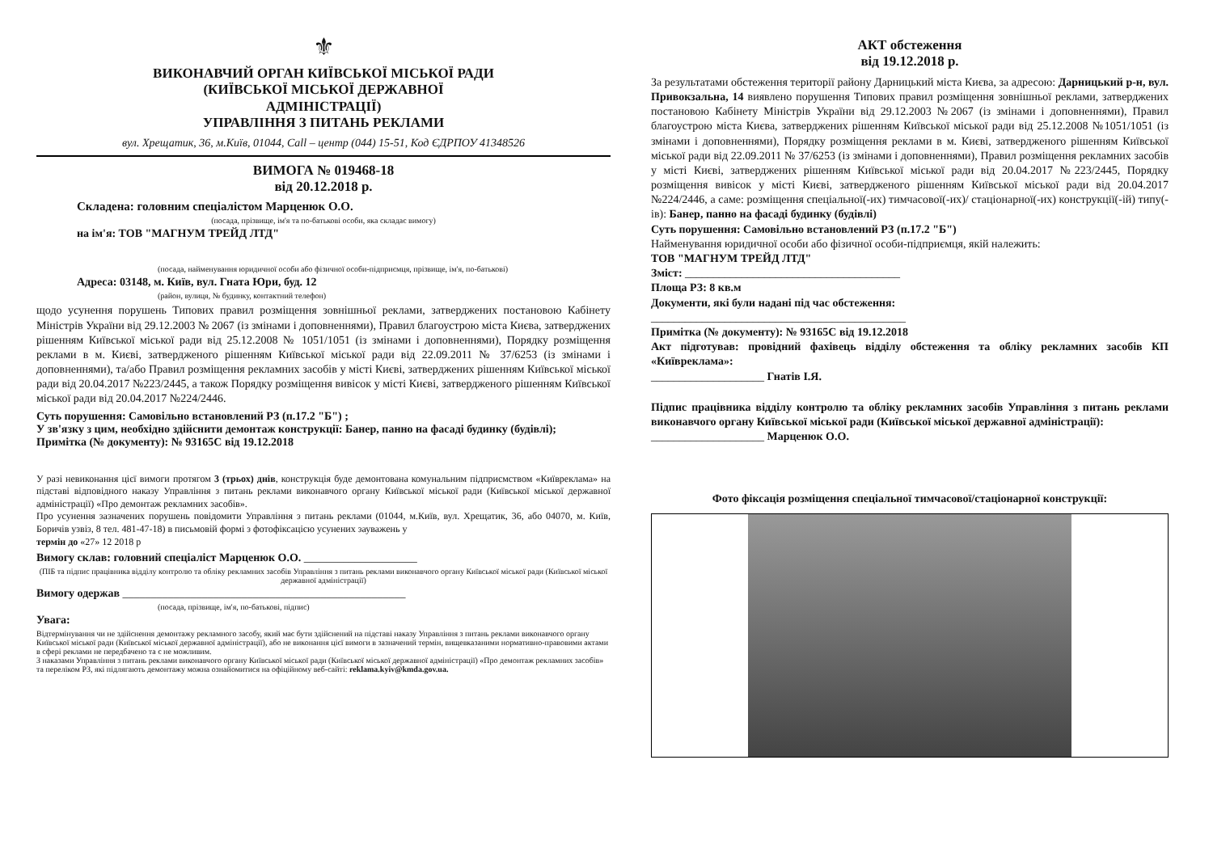⚜
ВИКОНАВЧИЙ ОРГАН КИЇВСЬКОЇ МІСЬКОЇ РАДИ
(КИЇВСЬКОЇ МІСЬКОЇ ДЕРЖАВНОЇ
АДМІНІСТРАЦІЇ)
УПРАВЛІННЯ З ПИТАНЬ РЕКЛАМИ
вул. Хрещатик, 36, м.Київ, 01044, Call – центр (044) 15-51, Код ЄДРПОУ 41348526
ВИМОГА № 019468-18
від 20.12.2018 р.
Складена: головним спеціалістом Марценюк О.О.
(посада, прізвище, ім'я та по-батькові особи, яка складає вимогу)
на ім'я: ТОВ "МАГНУМ ТРЕЙД ЛТД"
(посада, найменування юридичної особи або фізичної особи-підприємця, прізвище, ім'я, по-батькові)
Адреса: 03148, м. Київ, вул. Гната Юри, буд. 12
(район, вулиця, № будинку, контактний телефон)
щодо усунення порушень Типових правил розміщення зовнішньої реклами, затверджених постановою Кабінету Міністрів України від 29.12.2003 № 2067 (із змінами і доповненнями), Правил благоустрою міста Києва, затверджених рішенням Київської міської ради від 25.12.2008 № 1051/1051 (із змінами і доповненнями), Порядку розміщення реклами в м. Києві, затвердженого рішенням Київської міської ради від 22.09.2011 № 37/6253 (із змінами і доповненнями), та/або Правил розміщення рекламних засобів у місті Києві, затверджених рішенням Київської міської ради від 20.04.2017 №223/2445, а також Порядку розміщення вивісок у місті Києві, затвердженого рішенням Київської міської ради від 20.04.2017 №224/2446.
Суть порушення: Самовільно встановлений РЗ (п.17.2 "Б") ;
У зв'язку з цим, необхідно здійснити демонтаж конструкції: Банер, панно на фасаді будинку (будівлі);
Примітка (№ документу): № 93165С від 19.12.2018
У разі невиконання цієї вимоги протягом 3 (трьох) днів, конструкція буде демонтована комунальним підприємством «Київреклама» на підставі відповідного наказу Управління з питань реклами виконавчого органу Київської міської ради (Київської міської державної адміністрації) «Про демонтаж рекламних засобів».
Про усунення зазначених порушень повідомити Управління з питань реклами (01044, м.Київ, вул. Хрещатик, 36, або 04070, м. Київ, Боричів узвіз, 8 тел. 481-47-18) в письмовій формі з фотофіксацією усунених зауважень у
термін до «27» 12 2018 р
Вимогу склав: головний спеціаліст Марценюк О.О. ____________________
(ПІБ та підпис працівника відділу контролю та обліку рекламних засобів Управління з питань реклами виконавчого органу Київської міської ради (Київської міської державної адміністрації)
Вимогу одержав __________________________________________________
(посада, прізвище, ім'я, по-батькові, підпис)
Увага:
Відтермінування чи не здійснення демонтажу рекламного засобу, який має бути здійснений на підставі наказу Управління з питань реклами виконавчого органу Київської міської ради (Київської міської державної адміністрації), або не виконання цієї вимоги в зазначений термін, вищевказаними нормативно-правовими актами в сфері реклами не передбачено та є не можливим.
З наказами Управління з питань реклами виконавчого органу Київської міської ради (Київської міської державної адміністрації) «Про демонтаж рекламних засобів» та переліком РЗ, які підлягають демонтажу можна ознайомитися на офіційному веб-сайті: reklama.kyiv@kmda.gov.ua.
АКТ обстеження
від 19.12.2018 р.
За результатами обстеження території району Дарницький міста Києва, за адресою: Дарницький р-н, вул. Привокзальна, 14 виявлено порушення Типових правил розміщення зовнішньої реклами, затверджених постановою Кабінету Міністрів України від 29.12.2003 №2067 (із змінами і доповненнями), Правил благоустрою міста Києва, затверджених рішенням Київської міської ради від 25.12.2008 №1051/1051 (із змінами і доповненнями), Порядку розміщення реклами в м. Києві, затвердженого рішенням Київської міської ради від 22.09.2011 № 37/6253 (із змінами і доповненнями), Правил розміщення рекламних засобів у місті Києві, затверджених рішенням Київської міської ради від 20.04.2017 №223/2445, Порядку розміщення вивісок у місті Києві, затвердженого рішенням Київської міської ради від 20.04.2017 №224/2446, а саме: розміщення спеціальної(-их) тимчасової(-их)/ стаціонарної(-их) конструкції(-ій) типу(-ів): Банер, панно на фасаді будинку (будівлі)
Суть порушення: Самовільно встановлений РЗ (п.17.2 "Б")
Найменування юридичної особи або фізичної особи-підприємця, якій належить:
ТОВ "МАГНУМ ТРЕЙД ЛТД"
Зміст: ______________________________________
Площа РЗ: 8 кв.м
Документи, які були надані під час обстеження:
_____________________________________________
Примітка (№ документу): № 93165С від 19.12.2018
Акт підготував: провідний фахівець відділу обстеження та обліку рекламних засобів КП «Київреклама»:
____________________ Гнатів І.Я.
Підпис працівника відділу контролю та обліку рекламних засобів Управління з питань реклами виконавчого органу Київської міської ради (Київської міської державної адміністрації):
____________________ Марценюк О.О.
Фото фіксація розміщення спеціальної тимчасової/стаціонарної конструкції: